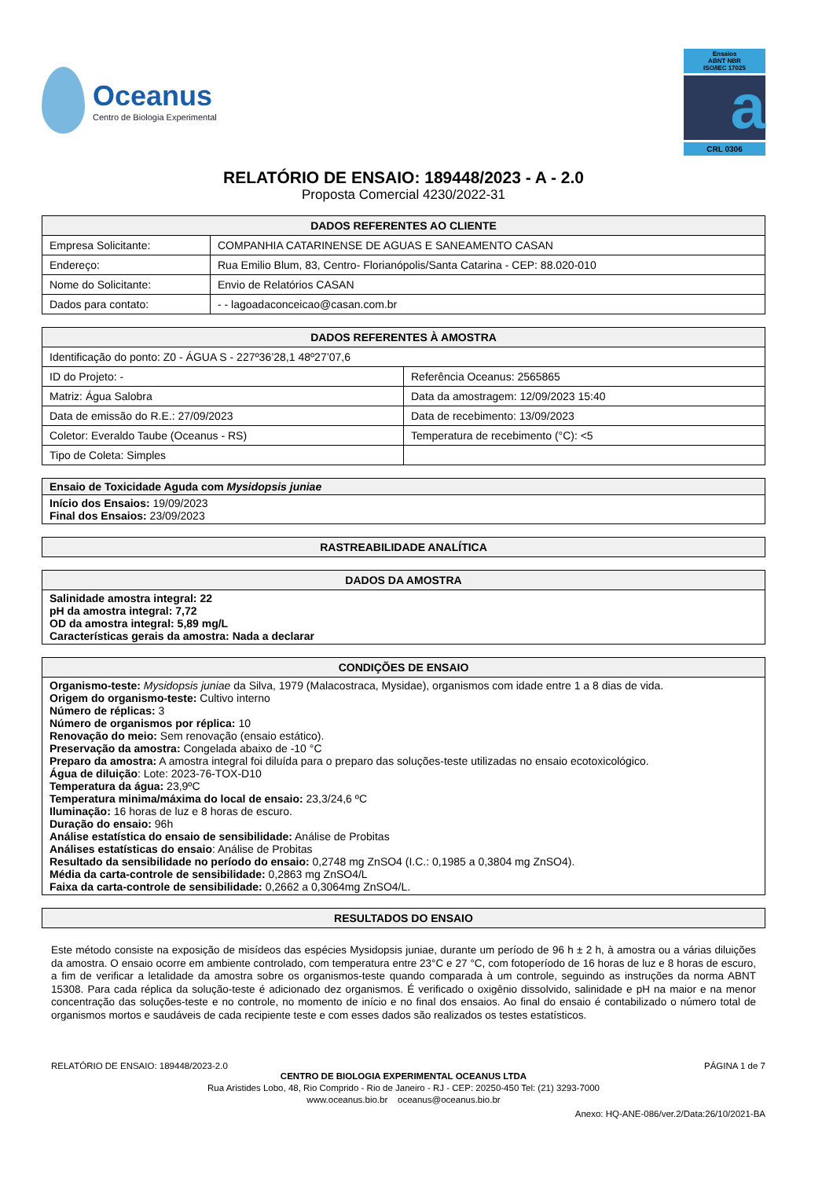Oceanus
Centro de Biologia Experimental
Ensaios
ABNT NBR
ISO/IEC 17025
a
CRL 0306
RELATÓRIO DE ENSAIO: 189448/2023 - A - 2.0
Proposta Comercial 4230/2022-31
| DADOS REFERENTES AO CLIENTE | |
| --- | --- |
| Empresa Solicitante: | COMPANHIA CATARINENSE DE AGUAS E SANEAMENTO CASAN |
| Endereço: | Rua Emilio Blum, 83, Centro- Florianópolis/Santa Catarina - CEP: 88.020-010 |
| Nome do Solicitante: | Envio de Relatórios CASAN |
| Dados para contato: | - - lagoadaconceicao@casan.com.br |
| DADOS REFERENTES À AMOSTRA | |
| --- | --- |
| Identificação do ponto: Z0 - ÁGUA S - 227º36’28,1 48º27’07,6 | |
| ID do Projeto: - | Referência Oceanus: 2565865 |
| Matriz: Água Salobra | Data da amostragem: 12/09/2023 15:40 |
| Data de emissão do R.E.: 27/09/2023 | Data de recebimento: 13/09/2023 |
| Coletor: Everaldo Taube (Oceanus - RS) | Temperatura de recebimento (°C): <5 |
| Tipo de Coleta: Simples | |
| Ensaio de Toxicidade Aguda com Mysidopsis juniae |
| Início dos Ensaios: 19/09/2023 Final dos Ensaios: 23/09/2023 |
| RASTREABILIDADE ANALÍTICA |
| --- |
| DADOS DA AMOSTRA |
| --- |
| Salinidade amostra integral: 22 pH da amostra integral: 7,72 OD da amostra integral: 5,89 mg/L Características gerais da amostra: Nada a declarar |
| CONDIÇÕES DE ENSAIO |
| --- |
| Organismo-teste: Mysidopsis juniae da Silva, 1979 (Malacostraca, Mysidae), organismos com idade entre 1 a 8 dias de vida. Origem do organismo-teste: Cultivo interno Número de réplicas: 3 Número de organismos por réplica: 10 Renovação do meio: Sem renovação (ensaio estático). Preservação da amostra: Congelada abaixo de -10 °C Preparo da amostra: A amostra integral foi diluída para o preparo das soluções-teste utilizadas no ensaio ecotoxicológico. Água de diluição : Lote: 2023-76-TOX-D10 Temperatura da água: 23,9ºC Temperatura minima/máxima do local de ensaio: 23,3/24,6 ºC Iluminação: 16 horas de luz e 8 horas de escuro. Duração do ensaio: 96h Análise estatística do ensaio de sensibilidade: Análise de Probitas Análises estatísticas do ensaio : Análise de Probitas Resultado da sensibilidade no período do ensaio: 0,2748 mg ZnSO4 (I.C.: 0,1985 a 0,3804 mg ZnSO4). Média da carta-controle de sensibilidade: 0,2863 mg ZnSO4/L Faixa da carta-controle de sensibilidade: 0,2662 a 0,3064mg ZnSO4/L. |
| RESULTADOS DO ENSAIO |
| --- |
Este método consiste na exposição de misídeos das espécies Mysidopsis juniae, durante um período de 96 h ± 2 h, à amostra ou a várias diluições da amostra. O ensaio ocorre em ambiente controlado, com temperatura entre 23°C e 27 °C, com fotoperíodo de 16 horas de luz e 8 horas de escuro, a fim de verificar a letalidade da amostra sobre os organismos-teste quando comparada à um controle, seguindo as instruções da norma ABNT 15308. Para cada réplica da solução-teste é adicionado dez organismos. É verificado o oxigênio dissolvido, salinidade e pH na maior e na menor concentração das soluções-teste e no controle, no momento de início e no final dos ensaios. Ao final do ensaio é contabilizado o número total de organismos mortos e saudáveis de cada recipiente teste e com esses dados são realizados os testes estatísticos.
RELATÓRIO DE ENSAIO: 189448/2023-2.0 PÁGINA 1 de 7
CENTRO DE BIOLOGIA EXPERIMENTAL OCEANUS LTDA
Rua Aristides Lobo, 48, Rio Comprido - Rio de Janeiro - RJ - CEP: 20250-450 Tel: (21) 3293-7000
www.oceanus.bio.br oceanus@oceanus.bio.br
Anexo: HQ-ANE-086/ver.2/Data:26/10/2021-BA